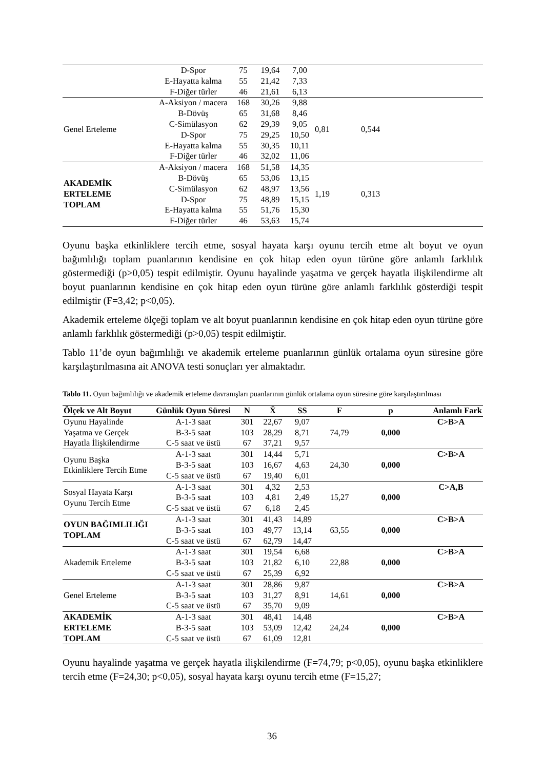| | D-Spor | 75 | 19,64 | 7,00 | | | |
| | E-Hayatta kalma | 55 | 21,42 | 7,33 | | | |
| | F-Diğer türler | 46 | 21,61 | 6,13 | | | |
| Genel Erteleme | A-Aksiyon / macera | 168 | 30,26 | 9,88 | 0,81 | 0,544 | |
| | B-Dövüş | 65 | 31,68 | 8,46 | | | |
| | C-Simülasyon | 62 | 29,39 | 9,05 | | | |
| | D-Spor | 75 | 29,25 | 10,50 | | | |
| | E-Hayatta kalma | 55 | 30,35 | 10,11 | | | |
| | F-Diğer türler | 46 | 32,02 | 11,06 | | | |
| AKADEMİK ERTELEME TOPLAM | A-Aksiyon / macera | 168 | 51,58 | 14,35 | 1,19 | 0,313 | |
| | B-Dövüş | 65 | 53,06 | 13,15 | | | |
| | C-Simülasyon | 62 | 48,97 | 13,56 | | | |
| | D-Spor | 75 | 48,89 | 15,15 | | | |
| | E-Hayatta kalma | 55 | 51,76 | 15,30 | | | |
| | F-Diğer türler | 46 | 53,63 | 15,74 | | | |
Oyunu başka etkinliklere tercih etme, sosyal hayata karşı oyunu tercih etme alt boyut ve oyun bağımlılığı toplam puanlarının kendisine en çok hitap eden oyun türüne göre anlamlı farklılık göstermediği (p>0,05) tespit edilmiştir. Oyunu hayalinde yaşatma ve gerçek hayatla ilişkilendirme alt boyut puanlarının kendisine en çok hitap eden oyun türüne göre anlamlı farklılık gösterdiği tespit edilmiştir (F=3,42; p<0,05).
Akademik erteleme ölçeği toplam ve alt boyut puanlarının kendisine en çok hitap eden oyun türüne göre anlamlı farklılık göstermediği (p>0,05) tespit edilmiştir.
Tablo 11’de oyun bağımlılığı ve akademik erteleme puanlarının günlük ortalama oyun süresine göre karşılaştırılmasına ait ANOVA testi sonuçları yer almaktadır.
Tablo 11. Oyun bağımlılığı ve akademik erteleme davranışları puanlarının günlük ortalama oyun süresine göre karşılaştırılması
| Ölçek ve Alt Boyut | Günlük Oyun Süresi | N | X̄ | SS | F | p | Anlamlı Fark |
| --- | --- | --- | --- | --- | --- | --- | --- |
| Oyunu Hayalinde Yaşatma ve Gerçek Hayatla İlişkilendirme | A-1-3 saat | 301 | 22,67 | 9,07 | 74,79 | 0,000 | C>B>A |
| | B-3-5 saat | 103 | 28,29 | 8,71 | | | |
| | C-5 saat ve üstü | 67 | 37,21 | 9,57 | | | |
| Oyunu Başka Etkinliklere Tercih Etme | A-1-3 saat | 301 | 14,44 | 5,71 | 24,30 | 0,000 | C>B>A |
| | B-3-5 saat | 103 | 16,67 | 4,63 | | | |
| | C-5 saat ve üstü | 67 | 19,40 | 6,01 | | | |
| Sosyal Hayata Karşı Oyunu Tercih Etme | A-1-3 saat | 301 | 4,32 | 2,53 | 15,27 | 0,000 | C>A,B |
| | B-3-5 saat | 103 | 4,81 | 2,49 | | | |
| | C-5 saat ve üstü | 67 | 6,18 | 2,45 | | | |
| OYUN BAĞIMLILIĞI TOPLAM | A-1-3 saat | 301 | 41,43 | 14,89 | 63,55 | 0,000 | C>B>A |
| | B-3-5 saat | 103 | 49,77 | 13,14 | | | |
| | C-5 saat ve üstü | 67 | 62,79 | 14,47 | | | |
| Akademik Erteleme | A-1-3 saat | 301 | 19,54 | 6,68 | 22,88 | 0,000 | C>B>A |
| | B-3-5 saat | 103 | 21,82 | 6,10 | | | |
| | C-5 saat ve üstü | 67 | 25,39 | 6,92 | | | |
| Genel Erteleme | A-1-3 saat | 301 | 28,86 | 9,87 | 14,61 | 0,000 | C>B>A |
| | B-3-5 saat | 103 | 31,27 | 8,91 | | | |
| | C-5 saat ve üstü | 67 | 35,70 | 9,09 | | | |
| AKADEMİK ERTELEME TOPLAM | A-1-3 saat | 301 | 48,41 | 14,48 | 24,24 | 0,000 | C>B>A |
| | B-3-5 saat | 103 | 53,09 | 12,42 | | | |
| | C-5 saat ve üstü | 67 | 61,09 | 12,81 | | | |
Oyunu hayalinde yaşatma ve gerçek hayatla ilişkilendirme (F=74,79; p<0,05), oyunu başka etkinliklere tercih etme (F=24,30; p<0,05), sosyal hayata karşı oyunu tercih etme (F=15,27;
36